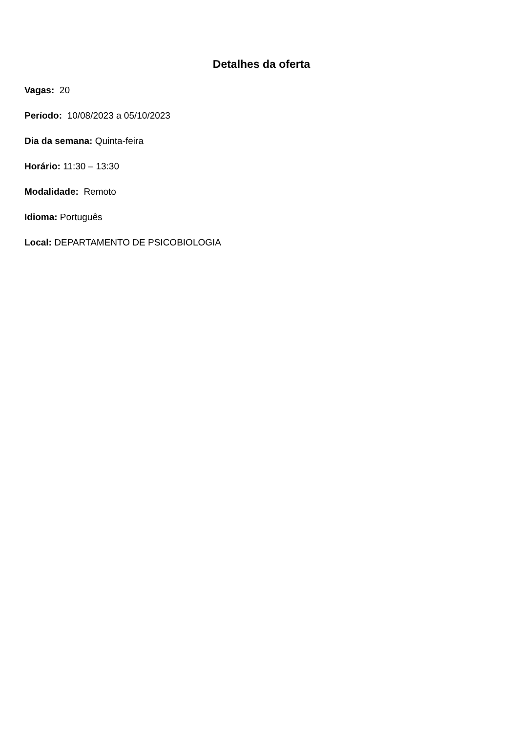Detalhes da oferta
Vagas: 20
Período: 10/08/2023 a 05/10/2023
Dia da semana: Quinta-feira
Horário: 11:30 – 13:30
Modalidade: Remoto
Idioma: Português
Local: DEPARTAMENTO DE PSICOBIOLOGIA